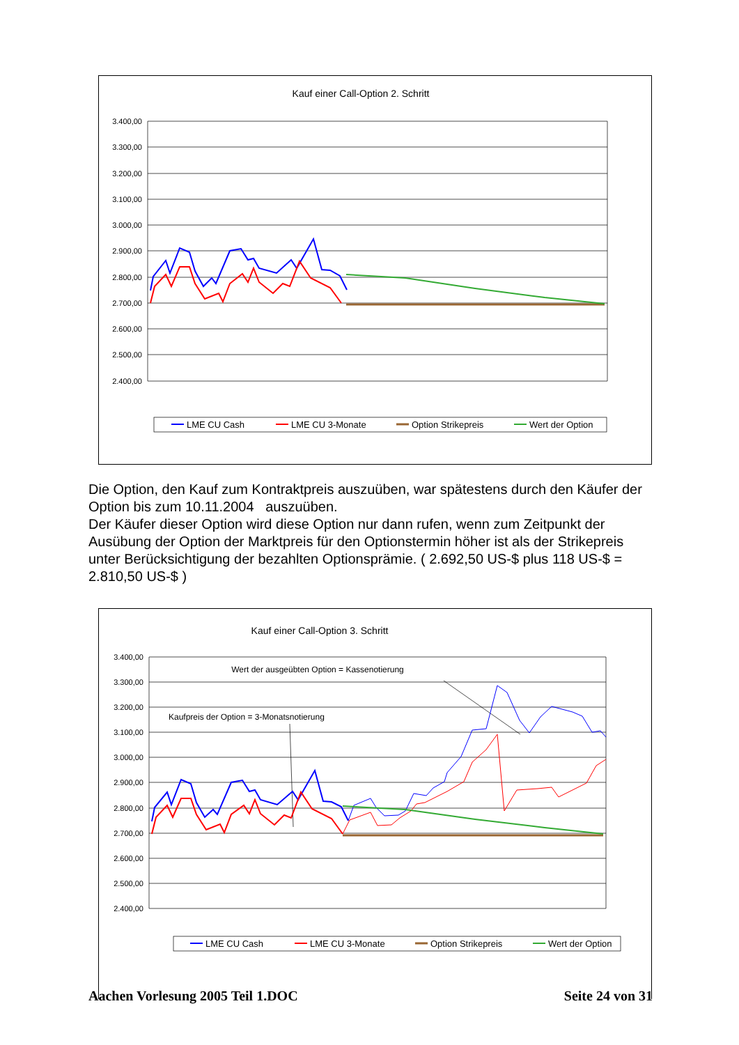Kauf einer Call-Option 2. Schritt
3.400,00
3.300,00
3.200,00
3.100,00
3.000,00
2.900,00
2.800,00
2.700,00
2.600,00
2.500,00
2.400,00
LME CU Cash
LME CU 3-Monate
Option Strikepreis
Wert der Option
Die Option, den Kauf zum Kontraktpreis auszuüben, war spätestens durch den Käufer der Option bis zum 10.11.2004 auszuüben.
Der Käufer dieser Option wird diese Option nur dann rufen, wenn zum Zeitpunkt der Ausübung der Option der Marktpreis für den Optionstermin höher ist als der Strikepreis unter Berücksichtigung der bezahlten Optionsprämie. ( 2.692,50 US-$ plus 118 US-$ = 2.810,50 US-$ )
Kauf einer Call-Option 3. Schritt
Wert der ausgeübten Option = Kassenotierung
Kaufpreis der Option = 3-Monatsnotierung
3.400,00
3.300,00
3.200,00
3.100,00
3.000,00
2.900,00
2.800,00
2.700,00
2.600,00
2.500,00
2.400,00
LME CU Cash
LME CU 3-Monate
Option Strikepreis
Wert der Option
Aachen Vorlesung 2005 Teil 1.DOC Seite 24 von 31